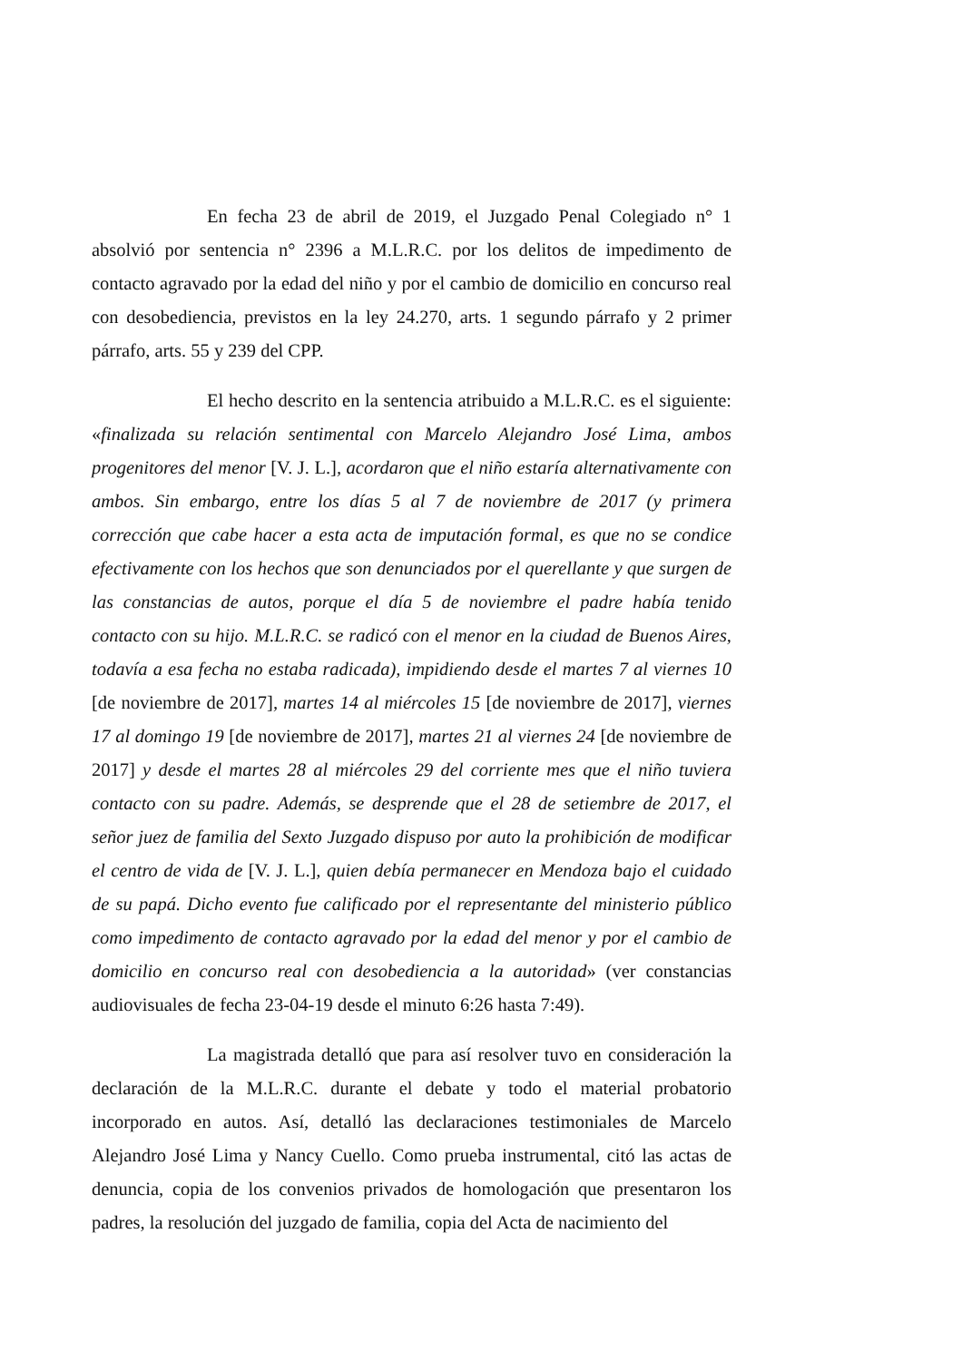En fecha 23 de abril de 2019, el Juzgado Penal Colegiado n° 1 absolvió por sentencia n° 2396 a M.L.R.C. por los delitos de impedimento de contacto agravado por la edad del niño y por el cambio de domicilio en concurso real con desobediencia, previstos en la ley 24.270, arts. 1 segundo párrafo y 2 primer párrafo, arts. 55 y 239 del CPP.
El hecho descrito en la sentencia atribuido a M.L.R.C. es el siguiente: «finalizada su relación sentimental con Marcelo Alejandro José Lima, ambos progenitores del menor [V. J. L.], acordaron que el niño estaría alternativamente con ambos. Sin embargo, entre los días 5 al 7 de noviembre de 2017 (y primera corrección que cabe hacer a esta acta de imputación formal, es que no se condice efectivamente con los hechos que son denunciados por el querellante y que surgen de las constancias de autos, porque el día 5 de noviembre el padre había tenido contacto con su hijo. M.L.R.C. se radicó con el menor en la ciudad de Buenos Aires, todavía a esa fecha no estaba radicada), impidiendo desde el martes 7 al viernes 10 [de noviembre de 2017], martes 14 al miércoles 15 [de noviembre de 2017], viernes 17 al domingo 19 [de noviembre de 2017], martes 21 al viernes 24 [de noviembre de 2017] y desde el martes 28 al miércoles 29 del corriente mes que el niño tuviera contacto con su padre. Además, se desprende que el 28 de setiembre de 2017, el señor juez de familia del Sexto Juzgado dispuso por auto la prohibición de modificar el centro de vida de [V. J. L.], quien debía permanecer en Mendoza bajo el cuidado de su papá. Dicho evento fue calificado por el representante del ministerio público como impedimento de contacto agravado por la edad del menor y por el cambio de domicilio en concurso real con desobediencia a la autoridad» (ver constancias audiovisuales de fecha 23-04-19 desde el minuto 6:26 hasta 7:49).
La magistrada detalló que para así resolver tuvo en consideración la declaración de la M.L.R.C. durante el debate y todo el material probatorio incorporado en autos. Así, detalló las declaraciones testimoniales de Marcelo Alejandro José Lima y Nancy Cuello. Como prueba instrumental, citó las actas de denuncia, copia de los convenios privados de homologación que presentaron los padres, la resolución del juzgado de familia, copia del Acta de nacimiento del